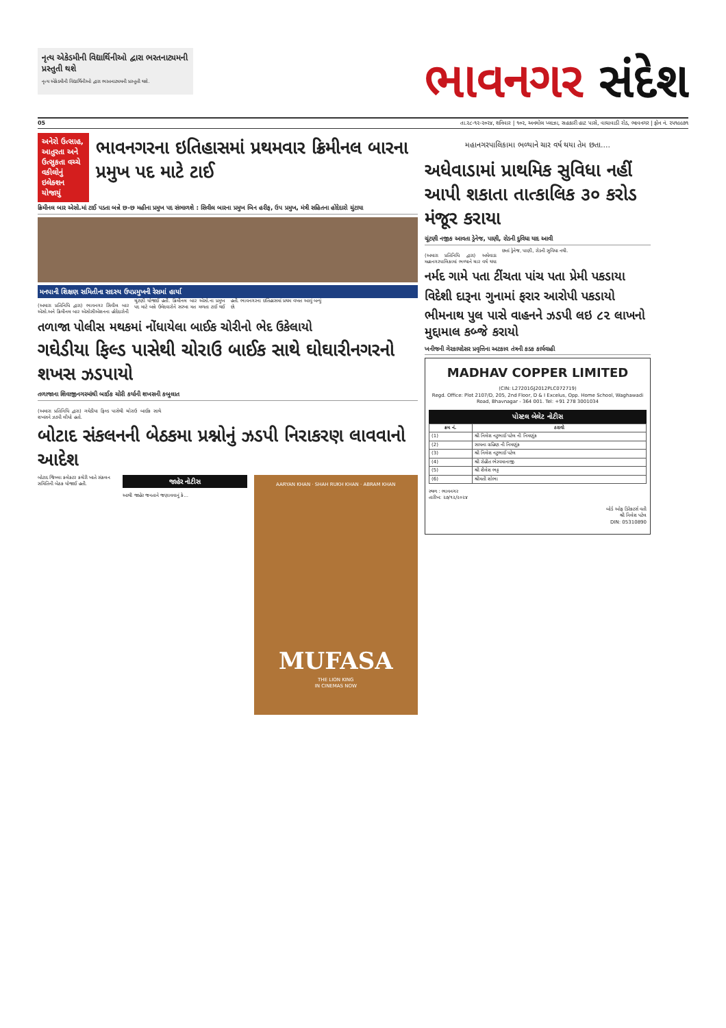નૃત્ય એકેડમીની વિદ્યાર્થિનીઓ દ્વારા ભરતનાટ્યમની પ્રસ્તુતી થશે
નૃત્ય એકેડમીની વિદ્યાર્થિનીઓ દ્વારા ભરતનાટ્યમની પ્રસ્તુતી થશે.
ભાવનગર સંદેશ
05 તા.૨૮-૧૨-૨૦૨૪, શનિવાર | ૧૦૨, અનમોલ પ્લાઝા, સહકારી હાટ પાસે, વાઘાવાડી રોડ, ભાવનગર | ફોન નં. ૨૫૧૯૯૭૧
અનેરો ઉત્સાહ, આતુરતા અને ઉત્સુકતા વચ્ચે વકીલોનું ઇલેક્શન યોજાયું
ભાવનગરના ઇતિહાસમાં પ્રથમવાર ક્રિમીનલ બારના પ્રમુખ પદ માટે ટાઈ
ક્રિમીનલ બાર એસો.માં ટાઈ પડતા બન્ને છ-છ મહીના પ્રમુખ પદ સંભાળશે : સિવીલ બારના પ્રમુખ બિન હરીફ, ઉપ પ્રમુખ, મંત્રી સહિતના હોદેદારો ચુંટાયા
મનપાની શિક્ષણ સમિતીના સદસ્ય ઉપપ્રમુખની રેસમાં હાર્યા
(અમારા પ્રતિનિધિ દ્વારા) ભાવનગર સિવીલ બાર એસો.અને ક્રિમીનલ બાર એસોસીએશનના હોદેદારોની ચુંટણી યોજાઈ હતી. ક્રિમીનલ બાર એસો.ના પ્રમુખ પદ માટે બન્ને ઉમેદવારોને સરખા મત મળતા ટાઈ થઈ હતી. ભાવનગરના ઇતિહાસમાં પ્રથમ વખત આવું બન્યું છે.
તળાજા પોલીસ મથકમાં નોંધાયેલા બાઈક ચોરીનો ભેદ ઉકેલાયો
ગઘેડીયા ફિલ્ડ પાસેથી ચોરાઉ બાઈક સાથે ઘોઘારીનગરનો શખસ ઝડપાયો
તળાજાના શિવાજીનગરમાંથી બાઈક ચોરી કર્યાની શખસની કબુલાત
(અમારા પ્રતિનિધિ દ્વારા) ગઘેડીયા ફિલ્ડ પાસેથી ચોરાઉ બાઈક સાથે શખસને ઝડપી લીધો હતો.
બોટાદ સંકલનની બેઠકમા પ્રશ્નોનું ઝડપી નિરાકરણ લાવવાનો આદેશ
બોટાદ જિલ્લા કલેક્ટર કચેરી ખાતે સંકલન સમિતિની બેઠક યોજાઈ હતી.
જાહેર નોટીસ
આથી જાહેર જનતાને જણાવવાનું કે...
AARYAN KHAN · SHAH RUKH KHAN · ABRAM KHAN
MUFASA
THE LION KING
IN CINEMAS NOW
મહાનગરપાલિકામા ભળ્યાને ચાર વર્ષ થયા તેમ છતા....
અધેવાડામાં પ્રાથમિક સુવિધા નહીં આપી શકાતા તાત્કાલિક ૩૦ કરોડ મંજૂર કરાયા
ચૂંટણી નજીક આવતા ડ્રેનેજ, પાણી, રોડની દુવિધા યાદ આવી
(અમારા પ્રતિનિધિ દ્વારા) અધેવાડા મહાનગરપાલિકામાં ભળ્યાને ચાર વર્ષ થયા છતાં ડ્રેનેજ, પાણી, રોડની સુવિધા નથી.
નર્મદ ગામે પતા ટીંચતા પાંચ પતા પ્રેમી પકડાયા
વિદેશી દારૂના ગુનામાં ફરાર આરોપી પકડાયો
ભીમનાથ પુલ પાસે વાહનને ઝડપી લઇ ૮૨ લાખનો મુદ્દામાલ કબ્જે કરાયો
ખનીજની ગેરકાયદેસર પ્રવૃત્તિના અટકાવ તંત્રની કડક કાર્યવાહી
MADHAV COPPER LIMITED
(CIN: L27201GJ2012PLC072719)
Regd. Office: Plot 2107/D, 205, 2nd Floor, D & I Excelus, Opp. Home School, Waghawadi Road, Bhavnagar - 364 001. Tel: +91 278 3001034
પોસ્ટલ બેલેટ નોટીસ
| ક્રમ નં. | ઠરાવો |
| --- | --- |
| (1) | શ્રી નિલેશ નટુભાઈ પટેલ ની નિમણૂંક |
| (2) | સાધના ગ્રહિણ ની નિમણૂંક |
| (3) | શ્રી નિલેશ નટુભાઈ પટેલ |
| (4) | શ્રી રોહીત ભેરવમાનાજી |
| (5) | શ્રી શૈલેશ ભટ્ટ |
| (6) | શ્રીમતી શોભા |
સ્થળ : ભાવનગર
તારીખ: ૨૭/૧૨/૨૦૨૪
બોર્ડ ઓફ ડિરેક્ટર્સ વતી
શ્રી નિલેશ પટેલ
DIN: 05310890